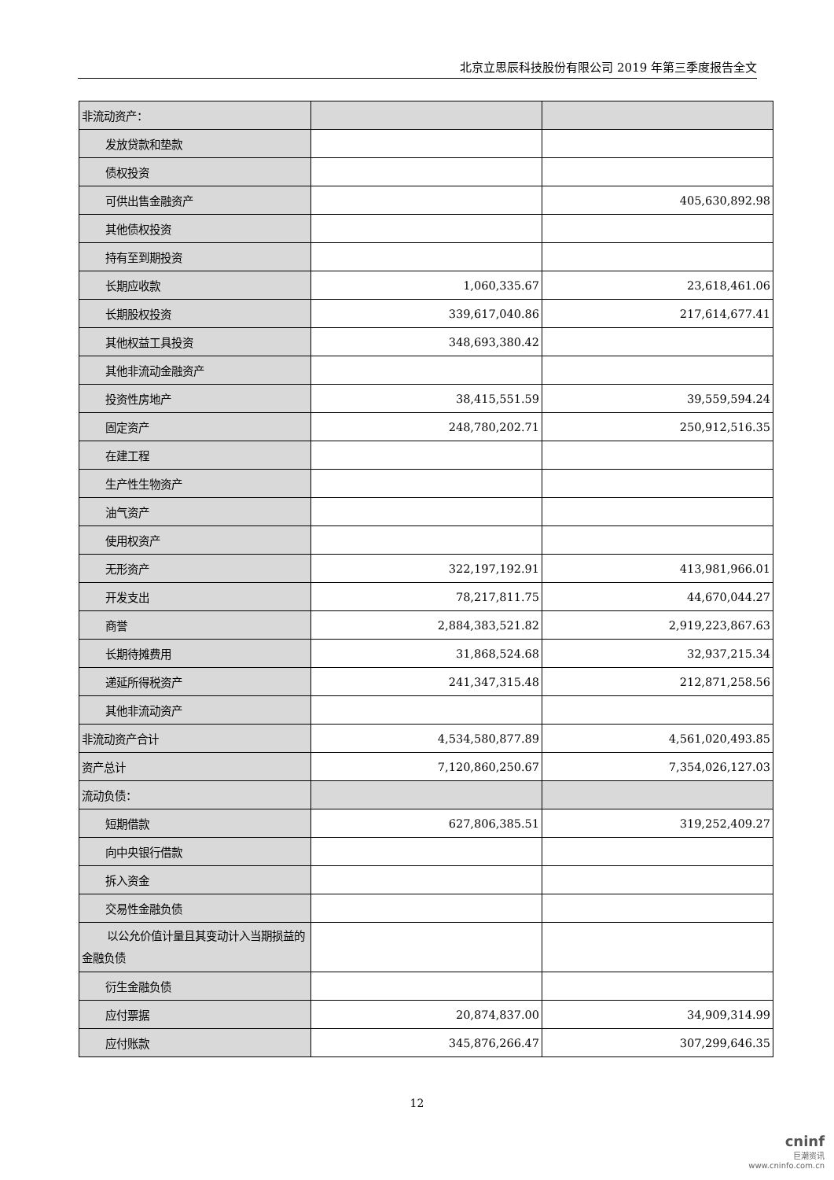北京立思辰科技股份有限公司 2019 年第三季度报告全文
| 非流动资产： | | |
| 发放贷款和垫款 | | |
| 债权投资 | | |
| 可供出售金融资产 | | 405,630,892.98 |
| 其他债权投资 | | |
| 持有至到期投资 | | |
| 长期应收款 | 1,060,335.67 | 23,618,461.06 |
| 长期股权投资 | 339,617,040.86 | 217,614,677.41 |
| 其他权益工具投资 | 348,693,380.42 | |
| 其他非流动金融资产 | | |
| 投资性房地产 | 38,415,551.59 | 39,559,594.24 |
| 固定资产 | 248,780,202.71 | 250,912,516.35 |
| 在建工程 | | |
| 生产性生物资产 | | |
| 油气资产 | | |
| 使用权资产 | | |
| 无形资产 | 322,197,192.91 | 413,981,966.01 |
| 开发支出 | 78,217,811.75 | 44,670,044.27 |
| 商誉 | 2,884,383,521.82 | 2,919,223,867.63 |
| 长期待摊费用 | 31,868,524.68 | 32,937,215.34 |
| 递延所得税资产 | 241,347,315.48 | 212,871,258.56 |
| 其他非流动资产 | | |
| 非流动资产合计 | 4,534,580,877.89 | 4,561,020,493.85 |
| 资产总计 | 7,120,860,250.67 | 7,354,026,127.03 |
| 流动负债： | | |
| 短期借款 | 627,806,385.51 | 319,252,409.27 |
| 向中央银行借款 | | |
| 拆入资金 | | |
| 交易性金融负债 | | |
| 以公允价值计量且其变动计入当期损益的金融负债 | | |
| 衍生金融负债 | | |
| 应付票据 | 20,874,837.00 | 34,909,314.99 |
| 应付账款 | 345,876,266.47 | 307,299,646.35 |
12
cninf
巨潮资讯
www.cninfo.com.cn